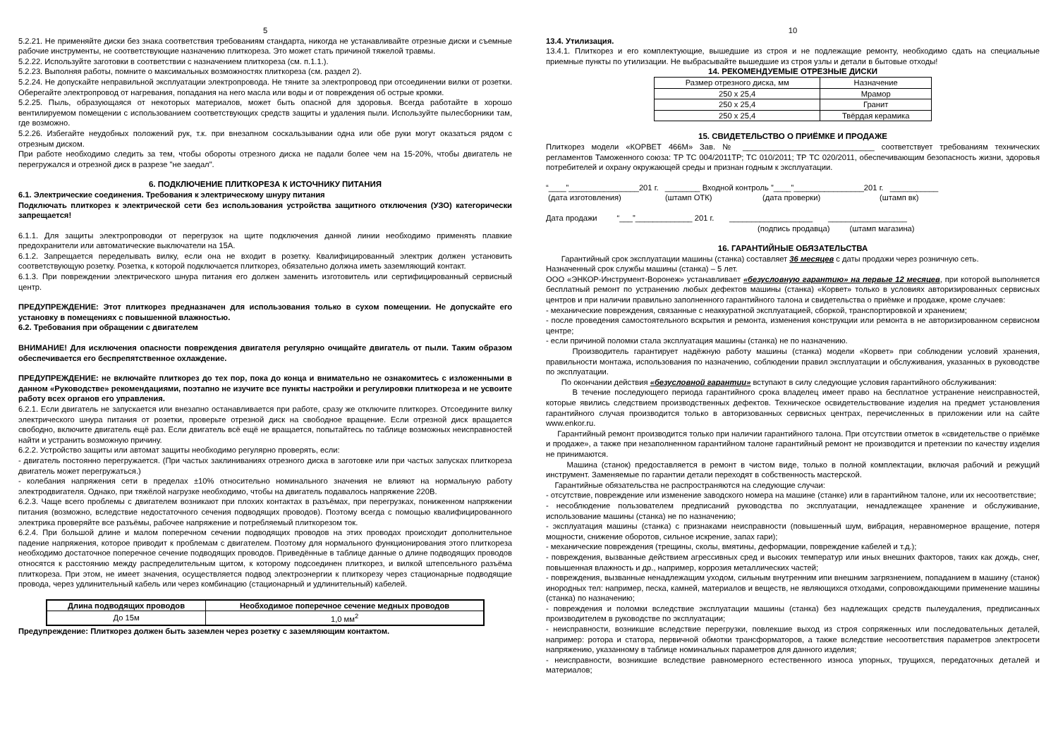5
5.2.21. Не применяйте диски без знака соответствия требованиям стандарта, никогда не устанавливайте отрезные диски и съемные рабочие инструменты, не соответствующие назначению плиткореза. Это может стать причиной тяжелой травмы.
5.2.22. Используйте заготовки в соответствии с назначением плиткореза (см. п.1.1.).
5.2.23. Выполняя работы, помните о максимальных возможностях плиткореза (см. раздел 2).
5.2.24. Не допускайте неправильной эксплуатации электропровода. Не тяните за электропровод при отсоединении вилки от розетки. Оберегайте электропровод от нагревания, попадания на него масла или воды и от повреждения об острые кромки.
5.2.25. Пыль, образующаяся от некоторых материалов, может быть опасной для здоровья. Всегда работайте в хорошо вентилируемом помещении с использованием соответствующих средств защиты и удаления пыли. Используйте пылесборники там, где возможно.
5.2.26. Избегайте неудобных положений рук, т.к. при внезапном соскальзывании одна или обе руки могут оказаться рядом с отрезным диском.
При работе необходимо следить за тем, чтобы обороты отрезного диска не падали более чем на 15-20%, чтобы двигатель не перегружался и отрезной диск в разрезе "не заедал".
6. ПОДКЛЮЧЕНИЕ ПЛИТКОРЕЗА К ИСТОЧНИКУ ПИТАНИЯ
6.1. Электрические соединения. Требования к электрическому шнуру питания
Подключать плиткорез к электрической сети без использования устройства защитного отключения (УЗО) категорически запрещается!
6.1.1. Для защиты электропроводки от перегрузок на щите подключения данной линии необходимо применять плавкие предохранители или автоматические выключатели на 15А.
6.1.2. Запрещается переделывать вилку, если она не входит в розетку. Квалифицированный электрик должен установить соответствующую розетку. Розетка, к которой подключается плиткорез, обязательно должна иметь заземляющий контакт.
6.1.3. При повреждении электрического шнура питания его должен заменить изготовитель или сертифицированный сервисный центр.
ПРЕДУПРЕЖДЕНИЕ: Этот плиткорез предназначен для использования только в сухом помещении. Не допускайте его установку в помещениях с повышенной влажностью.
6.2. Требования при обращении с двигателем
ВНИМАНИЕ! Для исключения опасности повреждения двигателя регулярно очищайте двигатель от пыли. Таким образом обеспечивается его беспрепятственное охлаждение.
ПРЕДУПРЕЖДЕНИЕ: не включайте плиткорез до тех пор, пока до конца и внимательно не ознакомитесь с изложенными в данном «Руководстве» рекомендациями, поэтапно не изучите все пункты настройки и регулировки плиткореза и не усвоите работу всех органов его управления.
6.2.1. Если двигатель не запускается или внезапно останавливается при работе, сразу же отключите плиткорез. Отсоедините вилку электрического шнура питания от розетки, проверьте отрезной диск на свободное вращение. Если отрезной диск вращается свободно, включите двигатель ещё раз. Если двигатель всё ещё не вращается, попытайтесь по таблице возможных неисправностей найти и устранить возможную причину.
6.2.2. Устройство защиты или автомат защиты необходимо регулярно проверять, если:
- двигатель постоянно перегружается. (При частых заклиниваниях отрезного диска в заготовке или при частых запусках плиткореза двигатель может перегружаться.)
- колебания напряжения сети в пределах ±10% относительно номинального значения не влияют на нормальную работу электродвигателя. Однако, при тяжёлой нагрузке необходимо, чтобы на двигатель подавалось напряжение 220В.
6.2.3. Чаще всего проблемы с двигателем возникают при плохих контактах в разъёмах, при перегрузках, пониженном напряжении питания (возможно, вследствие недостаточного сечения подводящих проводов). Поэтому всегда с помощью квалифицированного электрика проверяйте все разъёмы, рабочее напряжение и потребляемый плиткорезом ток.
6.2.4. При большой длине и малом поперечном сечении подводящих проводов на этих проводах происходит дополнительное падение напряжения, которое приводит к проблемам с двигателем. Поэтому для нормального функционирования этого плиткореза необходимо достаточное поперечное сечение подводящих проводов. Приведённые в таблице данные о длине подводящих проводов относятся к расстоянию между распределительным щитом, к которому подсоединен плиткорез, и вилкой штепсельного разъёма плиткореза. При этом, не имеет значения, осуществляется подвод электроэнергии к плиткорезу через стационарные подводящие провода, через удлинительный кабель или через комбинацию (стационарный и удлинительный) кабелей.
| Длина подводящих проводов | Необходимое поперечное сечение медных проводов |
| --- | --- |
| До 15м | 1,0 мм<sup>2</sup> |
Предупреждение: Плиткорез должен быть заземлен через розетку с заземляющим контактом.
10
13.4. Утилизация.
13.4.1. Плиткорез и его комплектующие, вышедшие из строя и не подлежащие ремонту, необходимо сдать на специальные приемные пункты по утилизации. Не выбрасывайте вышедшие из строя узлы и детали в бытовые отходы!
14. РЕКОМЕНДУЕМЫЕ ОТРЕЗНЫЕ ДИСКИ
| Размер отрезного диска, мм | Назначение |
| 250 x 25,4 | Мрамор |
| 250 x 25,4 | Гранит |
| 250 x 25,4 | Твёрдая керамика |
15. СВИДЕТЕЛЬСТВО О ПРИЁМКЕ И ПРОДАЖЕ
Плиткорез модели «КОРВЕТ 466М» Зав. № ______________________________ соответствует требованиям технических регламентов Таможенного союза: ТР ТС 004/2011ТР; ТС 010/2011; ТР ТС 020/2011, обеспечивающим безопасность жизни, здоровья потребителей и охрану окружающей среды и признан годным к эксплуатации.
“____”________________201 г. ________ Входной контроль ”____”________________201 г. ___________
(дата изготовления) (штамп ОТК) (дата проверки) (штамп вк)
Дата продажи “___”_____________ 201 г. ___________________ __________________
(подпись продавца) (штамп магазина)
16. ГАРАНТИЙНЫЕ ОБЯЗАТЕЛЬСТВА
Гарантийный срок эксплуатации машины (станка) составляет 36 месяцев с даты продажи через розничную сеть.
Назначенный срок службы машины (станка) – 5 лет.
ООО «ЭНКОР-Инструмент-Воронеж» устанавливает «безусловную гарантию» на первые 12 месяцев, при которой выполняется бесплатный ремонт по устранению любых дефектов машины (станка) «Корвет» только в условиях авторизированных сервисных центров и при наличии правильно заполненного гарантийного талона и свидетельства о приёмке и продаже, кроме случаев:
- механические повреждения, связанные с неаккуратной эксплуатацией, сборкой, транспортировкой и хранением;
- после проведения самостоятельного вскрытия и ремонта, изменения конструкции или ремонта в не авторизированном сервисном центре;
- если причиной поломки стала эксплуатация машины (станка) не по назначению.
Производитель гарантирует надёжную работу машины (станка) модели «Корвет» при соблюдении условий хранения, правильности монтажа, использования по назначению, соблюдении правил эксплуатации и обслуживания, указанных в руководстве по эксплуатации.
По окончании действия «безусловной гарантии» вступают в силу следующие условия гарантийного обслуживания:
В течение последующего периода гарантийного срока владелец имеет право на бесплатное устранение неисправностей, которые явились следствием производственных дефектов. Техническое освидетельствование изделия на предмет установления гарантийного случая производится только в авторизованных сервисных центрах, перечисленных в приложении или на сайте www.enkor.ru.
Гарантийный ремонт производится только при наличии гарантийного талона. При отсутствии отметок в «свидетельстве о приёмке и продаже», а также при незаполненном гарантийном талоне гарантийный ремонт не производится и претензии по качеству изделия не принимаются.
Машина (станок) предоставляется в ремонт в чистом виде, только в полной комплектации, включая рабочий и режущий инструмент. Заменяемые по гарантии детали переходят в собственность мастерской.
Гарантийные обязательства не распространяются на следующие случаи:
- отсутствие, повреждение или изменение заводского номера на машине (станке) или в гарантийном талоне, или их несоответствие;
- несоблюдение пользователем предписаний руководства по эксплуатации, ненадлежащее хранение и обслуживание, использование машины (станка) не по назначению;
- эксплуатация машины (станка) с признаками неисправности (повышенный шум, вибрация, неравномерное вращение, потеря мощности, снижение оборотов, сильное искрение, запах гари);
- механические повреждения (трещины, сколы, вмятины, деформации, повреждение кабелей и т.д.);
- повреждения, вызванные действием агрессивных сред и высоких температур или иных внешних факторов, таких как дождь, снег, повышенная влажность и др., например, коррозия металлических частей;
- повреждения, вызванные ненадлежащим уходом, сильным внутренним ипи внешним загрязнением, попаданием в машину (станок) инородных тел: например, песка, камней, материалов и веществ, не являющихся отходами, сопровождающими применение машины (станка) по назначению;
- повреждения и поломки вследствие эксплуатации машины (станка) без надлежащих средств пылеудаления, предписанных производителем в руководстве по эксплуатации;
- неисправности, возникшие вследствие перегрузки, повлекшие выход из строя сопряженных или последовательных деталей, например: ротора и статора, первичной обмотки трансформаторов, а также вследствие несоответствия параметров электросети напряжению, указанному в таблице номинальных параметров для данного изделия;
- неисправности, возникшие вследствие равномерного естественного износа упорных, трущихся, передаточных деталей и материалов;